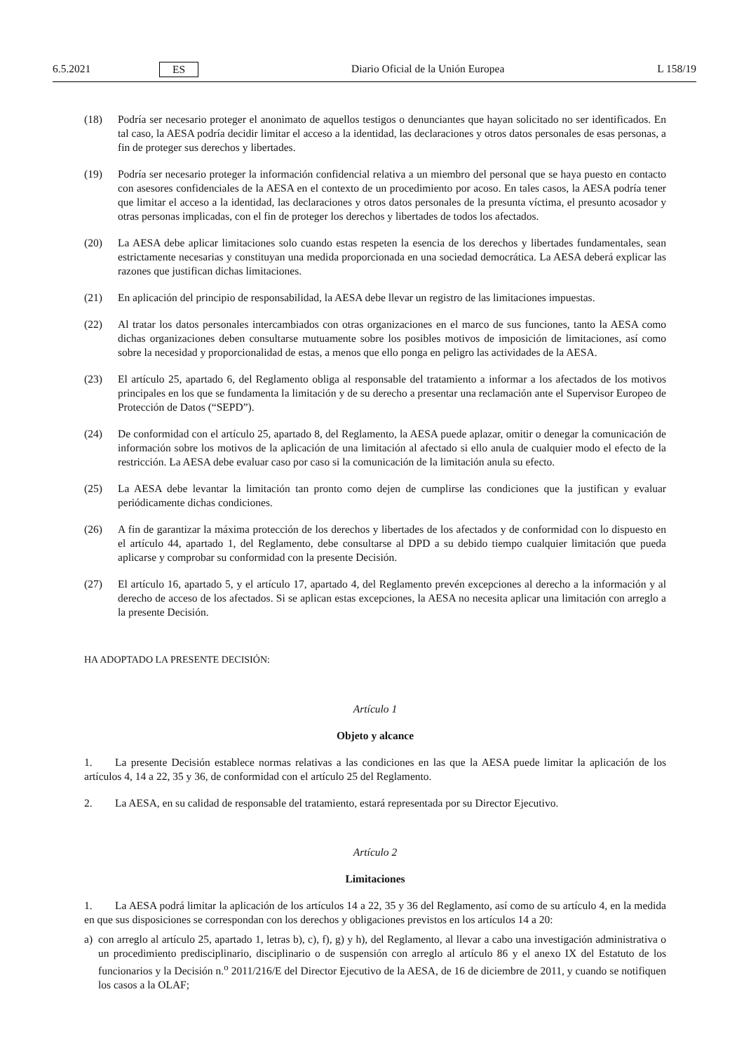6.5.2021 ES Diario Oficial de la Unión Europea L 158/19
(18) Podría ser necesario proteger el anonimato de aquellos testigos o denunciantes que hayan solicitado no ser identificados. En tal caso, la AESA podría decidir limitar el acceso a la identidad, las declaraciones y otros datos personales de esas personas, a fin de proteger sus derechos y libertades.
(19) Podría ser necesario proteger la información confidencial relativa a un miembro del personal que se haya puesto en contacto con asesores confidenciales de la AESA en el contexto de un procedimiento por acoso. En tales casos, la AESA podría tener que limitar el acceso a la identidad, las declaraciones y otros datos personales de la presunta víctima, el presunto acosador y otras personas implicadas, con el fin de proteger los derechos y libertades de todos los afectados.
(20) La AESA debe aplicar limitaciones solo cuando estas respeten la esencia de los derechos y libertades fundamentales, sean estrictamente necesarias y constituyan una medida proporcionada en una sociedad democrática. La AESA deberá explicar las razones que justifican dichas limitaciones.
(21) En aplicación del principio de responsabilidad, la AESA debe llevar un registro de las limitaciones impuestas.
(22) Al tratar los datos personales intercambiados con otras organizaciones en el marco de sus funciones, tanto la AESA como dichas organizaciones deben consultarse mutuamente sobre los posibles motivos de imposición de limitaciones, así como sobre la necesidad y proporcionalidad de estas, a menos que ello ponga en peligro las actividades de la AESA.
(23) El artículo 25, apartado 6, del Reglamento obliga al responsable del tratamiento a informar a los afectados de los motivos principales en los que se fundamenta la limitación y de su derecho a presentar una reclamación ante el Supervisor Europeo de Protección de Datos (“SEPD”).
(24) De conformidad con el artículo 25, apartado 8, del Reglamento, la AESA puede aplazar, omitir o denegar la comunicación de información sobre los motivos de la aplicación de una limitación al afectado si ello anula de cualquier modo el efecto de la restricción. La AESA debe evaluar caso por caso si la comunicación de la limitación anula su efecto.
(25) La AESA debe levantar la limitación tan pronto como dejen de cumplirse las condiciones que la justifican y evaluar periódicamente dichas condiciones.
(26) A fin de garantizar la máxima protección de los derechos y libertades de los afectados y de conformidad con lo dispuesto en el artículo 44, apartado 1, del Reglamento, debe consultarse al DPD a su debido tiempo cualquier limitación que pueda aplicarse y comprobar su conformidad con la presente Decisión.
(27) El artículo 16, apartado 5, y el artículo 17, apartado 4, del Reglamento prevén excepciones al derecho a la información y al derecho de acceso de los afectados. Si se aplican estas excepciones, la AESA no necesita aplicar una limitación con arreglo a la presente Decisión.
HA ADOPTADO LA PRESENTE DECISIÓN:
Artículo 1
Objeto y alcance
1. La presente Decisión establece normas relativas a las condiciones en las que la AESA puede limitar la aplicación de los artículos 4, 14 a 22, 35 y 36, de conformidad con el artículo 25 del Reglamento.
2. La AESA, en su calidad de responsable del tratamiento, estará representada por su Director Ejecutivo.
Artículo 2
Limitaciones
1. La AESA podrá limitar la aplicación de los artículos 14 a 22, 35 y 36 del Reglamento, así como de su artículo 4, en la medida en que sus disposiciones se correspondan con los derechos y obligaciones previstos en los artículos 14 a 20:
a) con arreglo al artículo 25, apartado 1, letras b), c), f), g) y h), del Reglamento, al llevar a cabo una investigación administrativa o un procedimiento predisciplinario, disciplinario o de suspensión con arreglo al artículo 86 y el anexo IX del Estatuto de los funcionarios y la Decisión n.<sup>o</sup> 2011/216/E del Director Ejecutivo de la AESA, de 16 de diciembre de 2011, y cuando se notifiquen los casos a la OLAF;